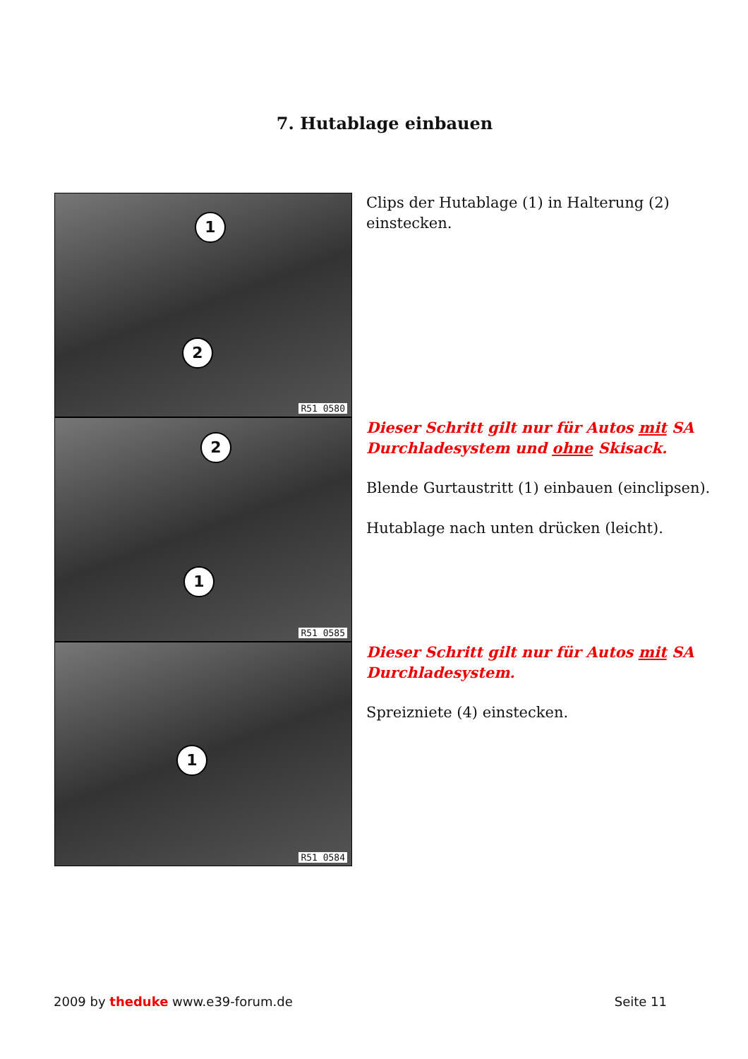7. Hutablage einbauen
1
2
R51 0580
Clips der Hutablage (1) in Halterung (2) einstecken.
2
1
R51 0585
Dieser Schritt gilt nur für Autos mit SA Durchladesystem und ohne Skisack.
Blende Gurtaustritt (1) einbauen (einclipsen).
Hutablage nach unten drücken (leicht).
1
R51 0584
Dieser Schritt gilt nur für Autos mit SA Durchladesystem.
Spreizniete (4) einstecken.
2009 by theduke www.e39-forum.de
Seite 11